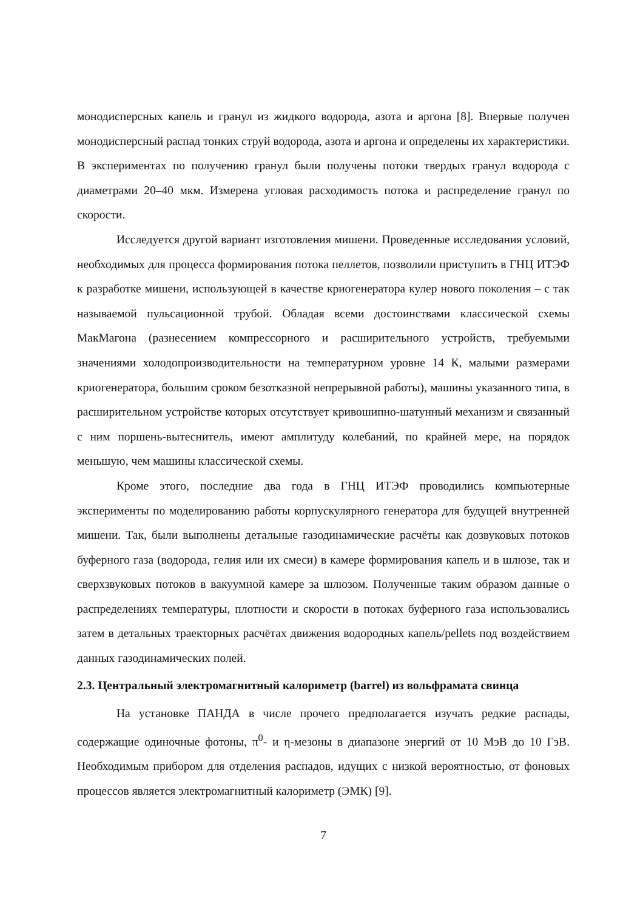монодисперсных капель и гранул из жидкого водорода, азота и аргона [8]. Впервые получен монодисперсный распад тонких струй водорода, азота и аргона и определены их характеристики. В экспериментах по получению гранул были получены потоки твердых гранул водорода с диаметрами 20–40 мкм. Измерена угловая расходимость потока и распределение гранул по скорости.
Исследуется другой вариант изготовления мишени. Проведенные исследования условий, необходимых для процесса формирования потока пеллетов, позволили приступить в ГНЦ ИТЭФ к разработке мишени, использующей в качестве криогенератора кулер нового поколения – с так называемой пульсационной трубой. Обладая всеми достоинствами классической схемы МакМагона (разнесением компрессорного и расширительного устройств, требуемыми значениями холодопроизводительности на температурном уровне 14 К, малыми размерами криогенератора, большим сроком безотказной непрерывной работы), машины указанного типа, в расширительном устройстве которых отсутствует кривошипно-шатунный механизм и связанный с ним поршень-вытеснитель, имеют амплитуду колебаний, по крайней мере, на порядок меньшую, чем машины классической схемы.
Кроме этого, последние два года в ГНЦ ИТЭФ проводились компьютерные эксперименты по моделированию работы корпускулярного генератора для будущей внутренней мишени. Так, были выполнены детальные газодинамические расчёты как дозвуковых потоков буферного газа (водорода, гелия или их смеси) в камере формирования капель и в шлюзе, так и сверхзвуковых потоков в вакуумной камере за шлюзом. Полученные таким образом данные о распределениях температуры, плотности и скорости в потоках буферного газа использовались затем в детальных траекторных расчётах движения водородных капель/pellets под воздействием данных газодинамических полей.
2.3. Центральный электромагнитный калориметр (barrel) из вольфрамата свинца
На установке ПАНДА в числе прочего предполагается изучать редкие распады, содержащие одиночные фотоны, π<sup>0</sup>- и η-мезоны в диапазоне энергий от 10 МэВ до 10 ГэВ. Необходимым прибором для отделения распадов, идущих с низкой вероятностью, от фоновых процессов является электромагнитный калориметр (ЭМК) [9].
7